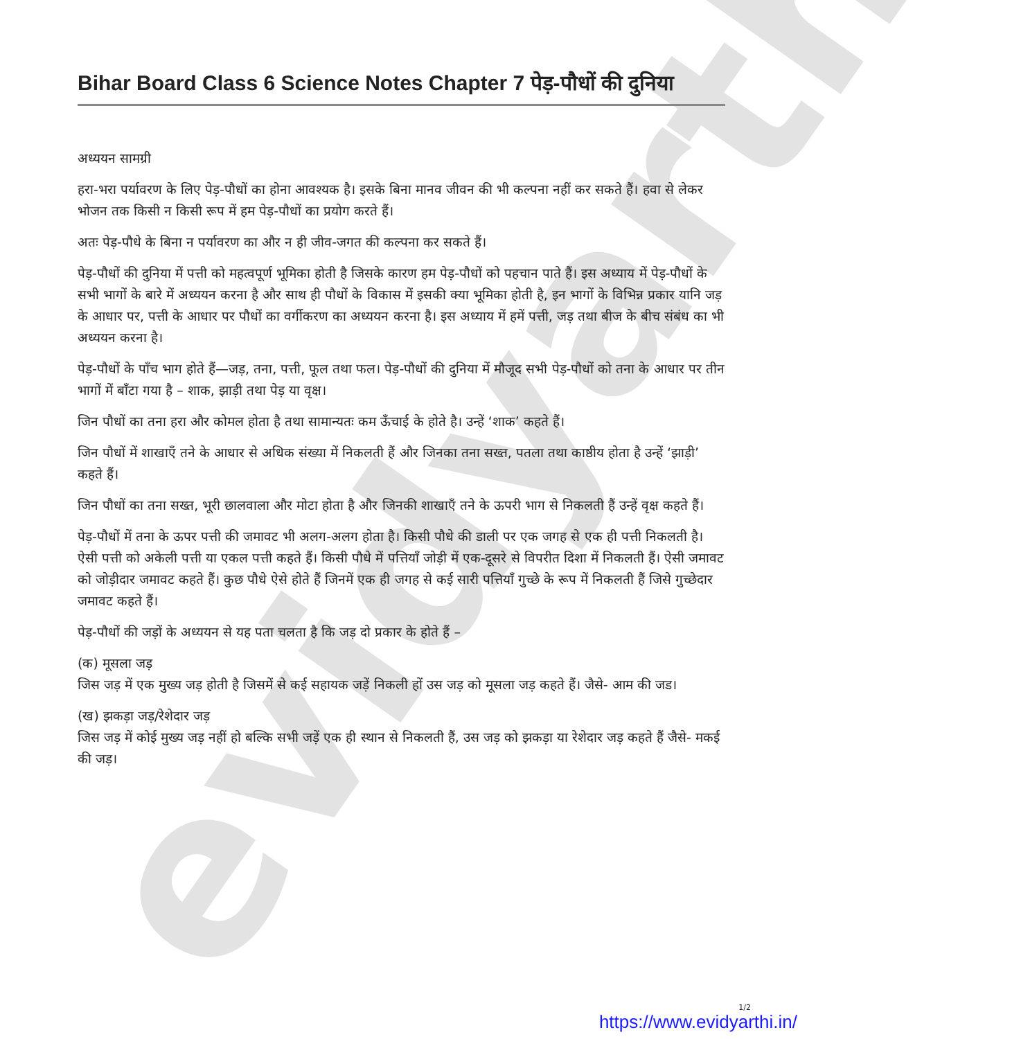evidyarthi
Bihar Board Class 6 Science Notes Chapter 7 पेड़-पौधों की दुनिया
अध्ययन सामग्री
हरा-भरा पर्यावरण के लिए पेड़-पौधों का होना आवश्यक है। इसके बिना मानव जीवन की भी कल्पना नहीं कर सकते हैं। हवा से लेकर भोजन तक किसी न किसी रूप में हम पेड़-पौधों का प्रयोग करते हैं।
अतः पेड़-पौधे के बिना न पर्यावरण का और न ही जीव-जगत की कल्पना कर सकते हैं।
पेड़-पौधों की दुनिया में पत्ती को महत्वपूर्ण भूमिका होती है जिसके कारण हम पेड़-पौधों को पहचान पाते हैं। इस अध्याय में पेड़-पौधों के सभी भागों के बारे में अध्ययन करना है और साथ ही पौधों के विकास में इसकी क्या भूमिका होती है, इन भागों के विभिन्न प्रकार यानि जड़ के आधार पर, पत्ती के आधार पर पौधों का वर्गीकरण का अध्ययन करना है। इस अध्याय में हमें पत्ती, जड़ तथा बीज के बीच संबंध का भी अध्ययन करना है।
पेड़-पौधों के पाँच भाग होते हैं—जड़, तना, पत्ती, फूल तथा फल। पेड़-पौधों की दुनिया में मौजूद सभी पेड़-पौधों को तना के आधार पर तीन भागों में बाँटा गया है – शाक, झाड़ी तथा पेड़ या वृक्ष।
जिन पौधों का तना हरा और कोमल होता है तथा सामान्यतः कम ऊँचाई के होते है। उन्हें ‘शाक’ कहते हैं।
जिन पौधों में शाखाएँ तने के आधार से अधिक संख्या में निकलती हैं और जिनका तना सख्त, पतला तथा काष्ठीय होता है उन्हें ‘झाड़ी’ कहते हैं।
जिन पौधों का तना सख्त, भूरी छालवाला और मोटा होता है और जिनकी शाखाएँ तने के ऊपरी भाग से निकलती हैं उन्हें वृक्ष कहते हैं।
पेड़-पौधों में तना के ऊपर पत्ती की जमावट भी अलग-अलग होता है। किसी पौधे की डाली पर एक जगह से एक ही पत्ती निकलती है। ऐसी पत्ती को अकेली पत्ती या एकल पत्ती कहते हैं। किसी पौधे में पत्तियाँ जोड़ी में एक-दूसरे से विपरीत दिशा में निकलती हैं। ऐसी जमावट को जोड़ीदार जमावट कहते हैं। कुछ पौधे ऐसे होते हैं जिनमें एक ही जगह से कई सारी पत्तियाँ गुच्छे के रूप में निकलती हैं जिसे गुच्छेदार जमावट कहते हैं।
पेड़-पौधों की जड़ों के अध्ययन से यह पता चलता है कि जड़ दो प्रकार के होते हैं –
(क) मूसला जड़
जिस जड़ में एक मुख्य जड़ होती है जिसमें से कई सहायक जड़ें निकली हों उस जड़ को मूसला जड़ कहते हैं। जैसे- आम की जड।
(ख) झकड़ा जड़/रेशेदार जड़
जिस जड़ में कोई मुख्य जड़ नहीं हो बल्कि सभी जड़ें एक ही स्थान से निकलती हैं, उस जड़ को झकड़ा या रेशेदार जड़ कहते हैं जैसे- मकई की जड़।
1/2
https://www.evidyarthi.in/